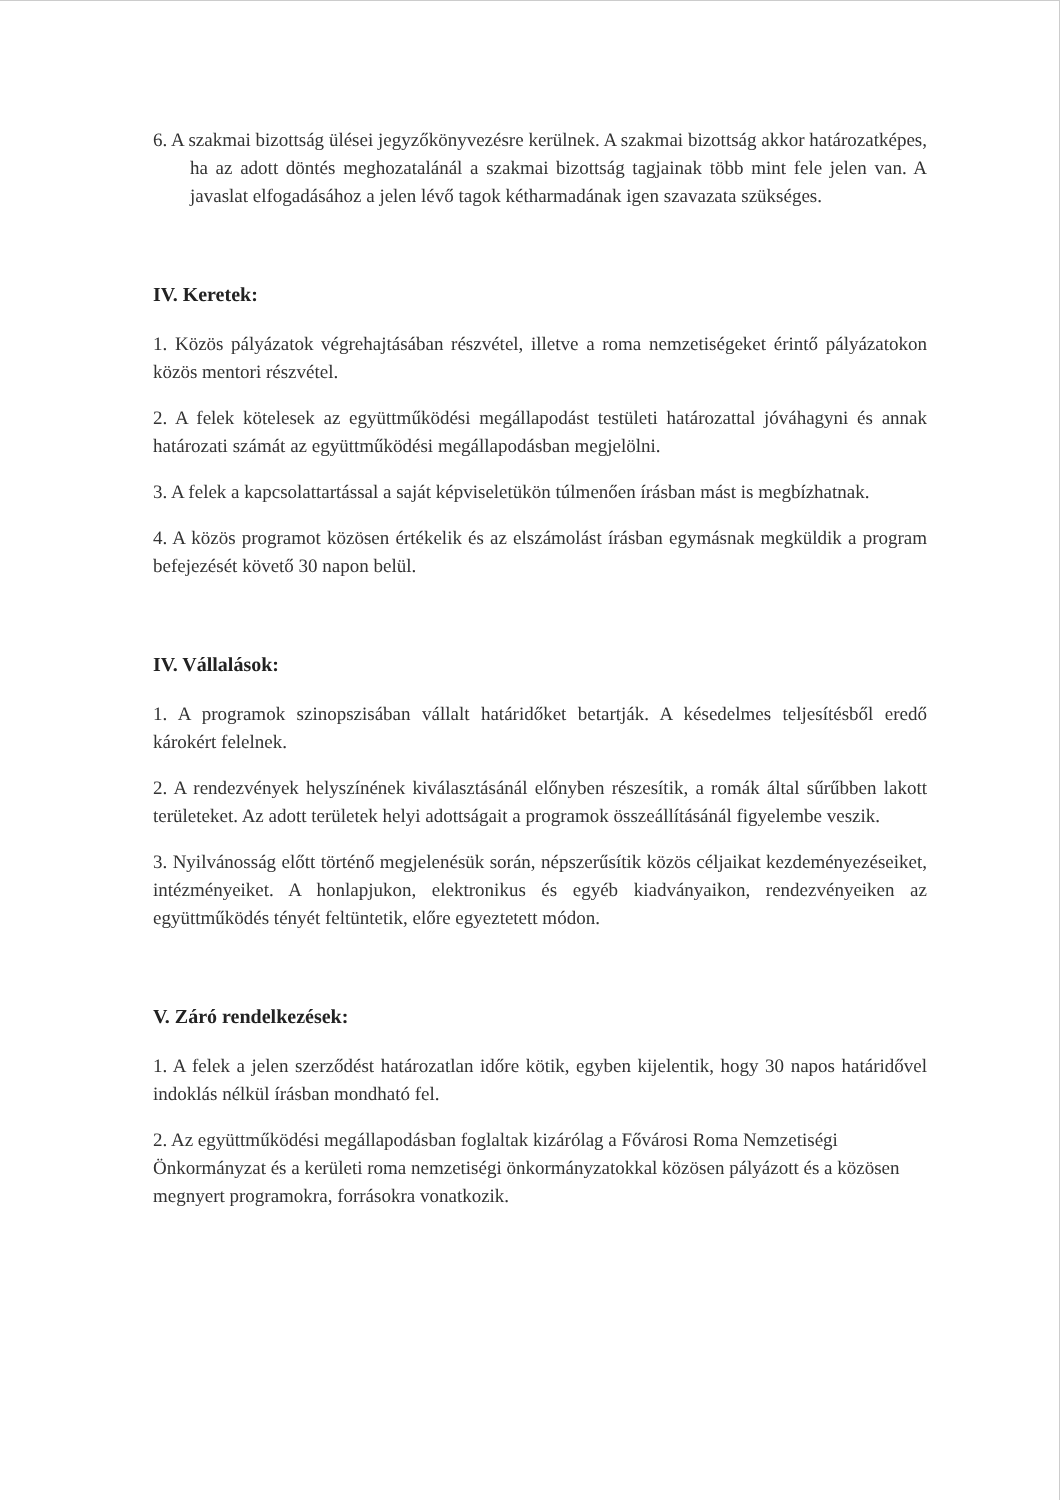6. A szakmai bizottság ülései jegyzőkönyvezésre kerülnek. A szakmai bizottság akkor határozatképes, ha az adott döntés meghozatalánál a szakmai bizottság tagjainak több mint fele jelen van. A javaslat elfogadásához a jelen lévő tagok kétharmadának igen szavazata szükséges.
IV. Keretek:
1. Közös pályázatok végrehajtásában részvétel, illetve a roma nemzetiségeket érintő pályázatokon közös mentori részvétel.
2. A felek kötelesek az együttműködési megállapodást testületi határozattal jóváhagyni és annak határozati számát az együttműködési megállapodásban megjelölni.
3. A felek a kapcsolattartással a saját képviseletükön túlmenően írásban mást is megbízhatnak.
4. A közös programot közösen értékelik és az elszámolást írásban egymásnak megküldik a program befejezését követő 30 napon belül.
IV. Vállalások:
1. A programok szinopszisában vállalt határidőket betartják. A késedelmes teljesítésből eredő károkért felelnek.
2. A rendezvények helyszínének kiválasztásánál előnyben részesítik, a romák által sűrűbben lakott területeket. Az adott területek helyi adottságait a programok összeállításánál figyelembe veszik.
3. Nyilvánosság előtt történő megjelenésük során, népszerűsítik közös céljaikat kezdeményezéseiket, intézményeiket. A honlapjukon, elektronikus és egyéb kiadványaikon, rendezvényeiken az együttműködés tényét feltüntetik, előre egyeztetett módon.
V. Záró rendelkezések:
1. A felek a jelen szerződést határozatlan időre kötik, egyben kijelentik, hogy 30 napos határidővel indoklás nélkül írásban mondható fel.
2. Az együttműködési megállapodásban foglaltak kizárólag a Fővárosi Roma Nemzetiségi Önkormányzat és a kerületi roma nemzetiségi önkormányzatokkal közösen pályázott és a közösen megnyert programokra, forrásokra vonatkozik.